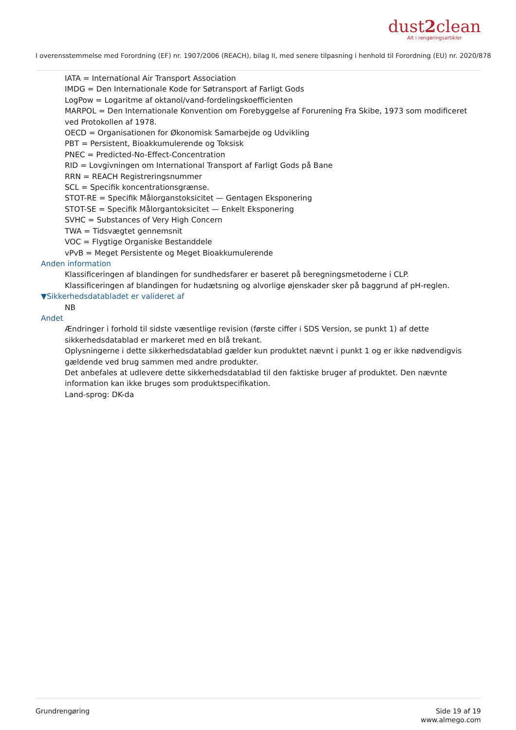dust2clean
Alt i rengøringsartikler
I overensstemmelse med Forordning (EF) nr. 1907/2006 (REACH), bilag II, med senere tilpasning i henhold til Forordning (EU) nr. 2020/878
IATA = International Air Transport Association
IMDG = Den Internationale Kode for Søtransport af Farligt Gods
LogPow = Logaritme af oktanol/vand-fordelingskoefficienten
MARPOL = Den Internationale Konvention om Forebyggelse af Forurening Fra Skibe, 1973 som modificeret ved Protokollen af 1978.
OECD = Organisationen for Økonomisk Samarbejde og Udvikling
PBT = Persistent, Bioakkumulerende og Toksisk
PNEC = Predicted-No-Effect-Concentration
RID = Lovgivningen om International Transport af Farligt Gods på Bane
RRN = REACH Registreringsnummer
SCL = Specifik koncentrationsgrænse.
STOT-RE = Specifik Målorganstoksicitet — Gentagen Eksponering
STOT-SE = Specifik Målorgantoksicitet — Enkelt Eksponering
SVHC = Substances of Very High Concern
TWA = Tidsvægtet gennemsnit
VOC = Flygtige Organiske Bestanddele
vPvB = Meget Persistente og Meget Bioakkumulerende
Anden information
Klassificeringen af blandingen for sundhedsfarer er baseret på beregningsmetoderne i CLP.
Klassificeringen af blandingen for hudætsning og alvorlige øjenskader sker på baggrund af pH-reglen.
▼Sikkerhedsdatabladet er valideret af
NB
Andet
Ændringer i forhold til sidste væsentlige revision (første ciffer i SDS Version, se punkt 1) af dette sikkerhedsdatablad er markeret med en blå trekant.
Oplysningerne i dette sikkerhedsdatablad gælder kun produktet nævnt i punkt 1 og er ikke nødvendigvis gældende ved brug sammen med andre produkter.
Det anbefales at udlevere dette sikkerhedsdatablad til den faktiske bruger af produktet. Den nævnte information kan ikke bruges som produktspecifikation.
Land-sprog: DK-da
Grundrengøring Side 19 af 19
www.almego.com